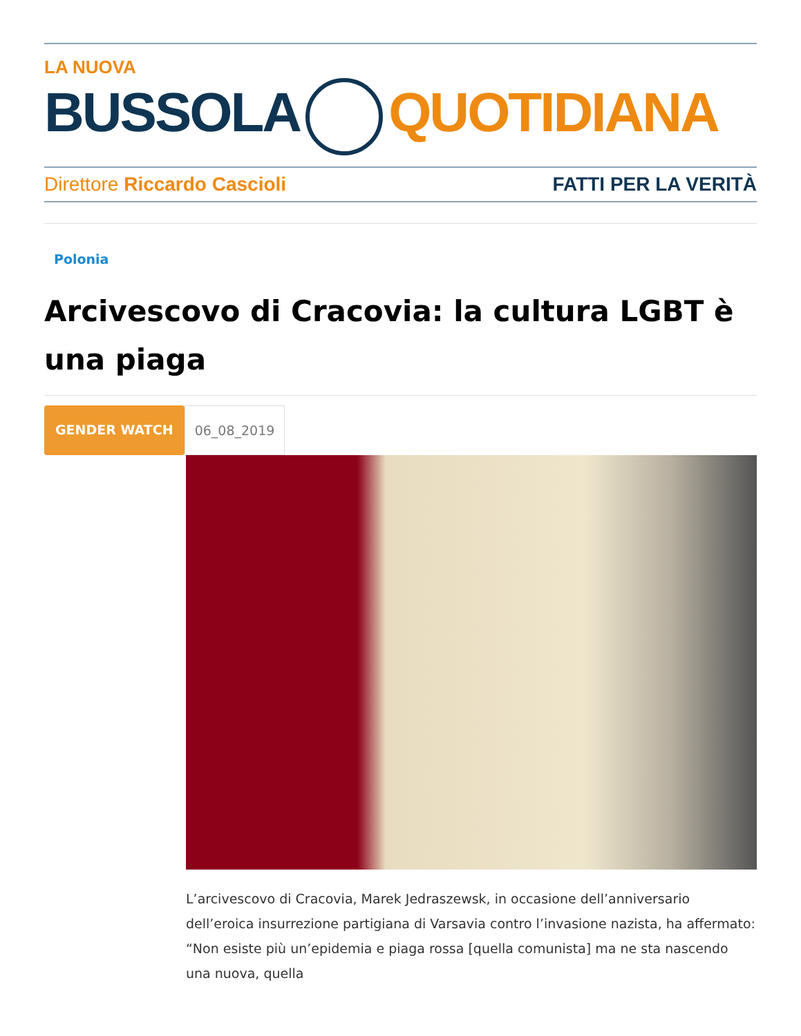LA NUOVA
BUSSOLA QUOTIDIANA
Direttore Riccardo Cascioli FATTI PER LA VERITÀ
Polonia
Arcivescovo di Cracovia: la cultura LGBT è una piaga
GENDER WATCH 06_08_2019
L’arcivescovo di Cracovia, Marek Jedraszewsk, in occasione dell’anniversario dell’eroica insurrezione partigiana di Varsavia contro l’invasione nazista, ha affermato: “Non esiste più un’epidemia e piaga rossa [quella comunista] ma ne sta nascendo una nuova, quella